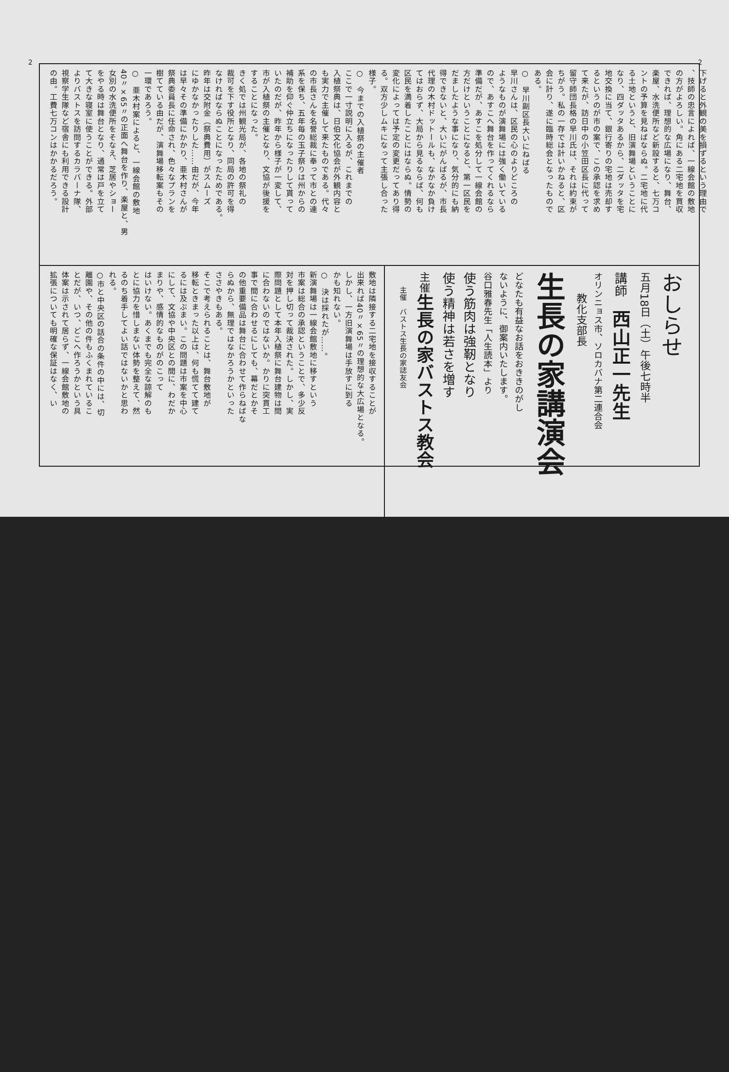2 2
下げると外観の美を損ずるという理由で
、技師の忠言によれば、一線会館の敷地
の方がよろしい。角にある二宅地を買収
できれば、理想的な広場になり、舞台、
楽屋、水洗便所など新設すると、七万コ
ントの予算を見ねばならぬ。二宅地に代
る土地というと、旧演舞場ということに
なり、四ダッタあるから、二ダッタを宅
地交換に当て、銀行寄りの宅地は売却す
るというのが市の案で、この承認を求め
て来たが、訪日中の小笠田区長に代って
留守師団長格の早川氏は、それは約束が
ちがう。私の一存では計いかねると、区
会に計り、遂に臨時総会となったもので
ある。
○　早川副区長大いにねばる
早川さんは、区民の心のよりどころの
ようなものが演舞場には強く働いている
ので、あすこへ舞台を作ってくれるなら
準備だが、あすこを処分して一線会館の
方だけということになると、第一区民を
だましたような事になり、気分的にも納
得できないと、大いにがんばるが、市長
代理の木村ドットールも、なかなか負け
てはおらず、大局から見るならば、何も
区民を満着したことにはならぬ。情勢の
変化によっては予定の変更だってあり得
る。双方少しムキになって主張し合った
様子。
○　今までの入植祭の主催者
ここで一寸説明に入るが、これまでの
入植祭典は、日伯文化協会が外観内容と
も実力で主催して来たものである。代々
の市長さんを名誉総裁に奉って市との連
系を保ち、五年毎の玉子祭りは州からの
補助を仰ぐ仲立ちになったりして貰って
いたのだが、昨年から様子が一変して、
市が入植祭の主催となり、文協が後援を
することになった。
きく処では州観光局が、各地の祭礼の
裁可を下す役所となり、同局の許可を得
なければならぬことになったためである。
昨年は交附金（祭典費用）がスムーズ
にゆかなかったりした……由だが、今年
は早々その準備にかかり、亜木村さんが
祭典委員長に任命され、色々なプランを
樹てている由だが、演舞場移転案もその
一環であろう。
○　亜木村案によると、一線会館の敷地
40〃×65〃の正面へ舞台を作り、楽屋と、男
女別の水洗便所をそなえ、芝居やショー
をやる時は舞台となり、通常は戸を立て
て大きな寝室に使うことができる。外部
よりバストスを訪問するカラバーナ隊、
視察学生隊など宿舎にも利用できる設計
の由。工費七万コンはかかるだろう。
おしらせ
五月18日（土）午後七時半
講師　西山正一先生
オリンニョス市、ソロカバナ第二連合会
　　教化支部長
生長の家講演会
どなたも有益なお話をおききのがし
ないように、御案内いたします。
谷口雅春先生「人生読本」より
使う筋肉は強靭となり
使う精神は若さを増す
主催 生長の家バストス教会
　　主催　バストス生長の家誌友会
敷地は隣接する二宅地を接収することが
出来れば40〃×65〃の理想的な大広場となる。
しかし、一方旧演舞場は手放すに到る
かも知れない。
○　決は採れたが……。
新演舞場は一線会館敷地に移すという
市案は総合の承認ということで、多少反
対を押し切って裁決された。しかし、実
際問題として本年入植祭に舞台建物は間
に合わないのではないか。かりに突貫工
事で間に合わせるにしても、幕だとかそ
の他重要備品は舞台に合わせて作らねばな
らぬから、無理ではなかろうかといった
ささやきもある。
そこで考えられることは、舞台敷地が
移転ときまった以上は、何も慌てて建て
るには及ぶまい。この問題は市案を中心
にして、文協や中央区との間に、わだか
まりや、感情的なものがのこって
はいけない。あくまでも完全な諒解のも
とに協力を惜しまない体勢を整えて、然
るのち着手してよい話ではないかと思わ
れる。
○市と中央区の話合の条件の中には、切
離園や、その他の件もふくまれているこ
とだが、いつ、どこへ作ろうかという具
体案は示されて居らず、一線会館敷地の
拡張についても明確な保証はなく、い